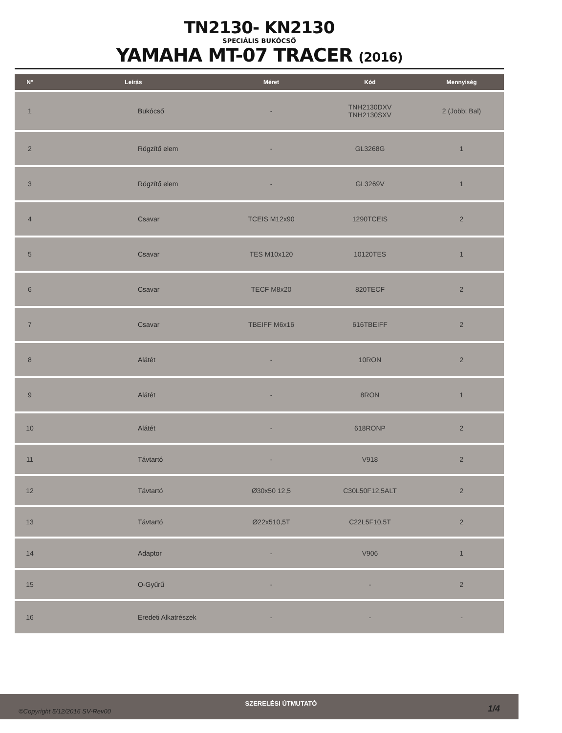TN2130- KN2130
SPECIÁLIS BUKÓCSŐ
YAMAHA MT-07 TRACER (2016)
| N° | Leírás | Méret | Kód | Mennyiség |
| --- | --- | --- | --- | --- |
| 1 | Bukócső | - | TNH2130DXV TNH2130SXV | 2 (Jobb; Bal) |
| 2 | Rögzítő elem | - | GL3268G | 1 |
| 3 | Rögzítő elem | - | GL3269V | 1 |
| 4 | Csavar | TCEIS M12x90 | 1290TCEIS | 2 |
| 5 | Csavar | TES M10x120 | 10120TES | 1 |
| 6 | Csavar | TECF M8x20 | 820TECF | 2 |
| 7 | Csavar | TBEIFF M6x16 | 616TBEIFF | 2 |
| 8 | Alátét | - | 10RON | 2 |
| 9 | Alátét | - | 8RON | 1 |
| 10 | Alátét | - | 618RONP | 2 |
| 11 | Távtartó | - | V918 | 2 |
| 12 | Távtartó | Ø30x50 12,5 | C30L50F12,5ALT | 2 |
| 13 | Távtartó | Ø22x510,5T | C22L5F10,5T | 2 |
| 14 | Adaptor | - | V906 | 1 |
| 15 | O-Gyűrű | - | - | 2 |
| 16 | Eredeti Alkatrészek | - | - | - |
©Copyright 5/12/2016 SV-Rev00
SZERELÉSI ÚTMUTATÓ
1/4